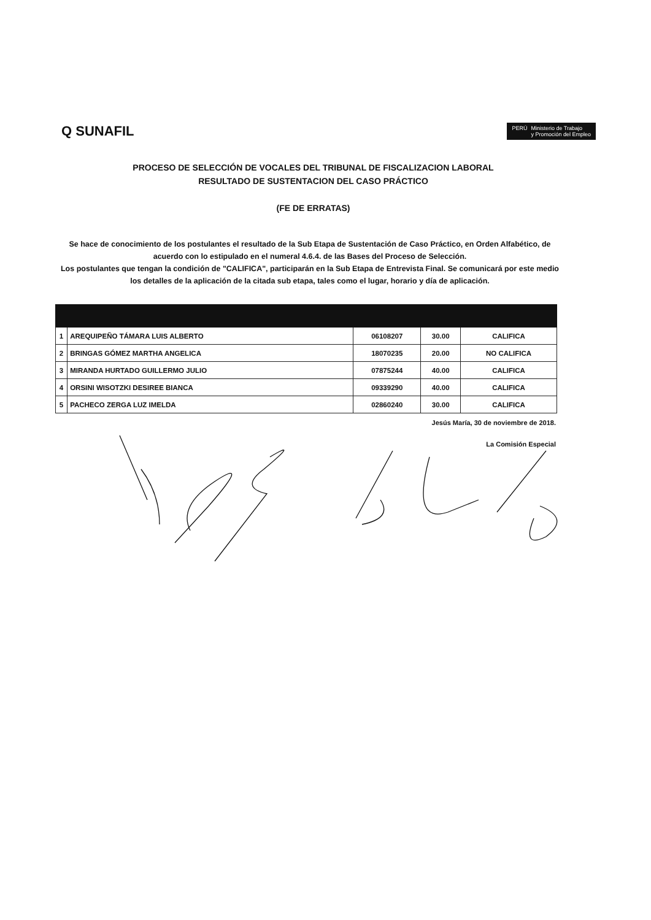Q SUNAFIL
PERÚ Ministerio de Trabajo
y Promoción del Empleo
PROCESO DE SELECCIÓN DE VOCALES DEL TRIBUNAL DE FISCALIZACION LABORAL
RESULTADO DE SUSTENTACION DEL CASO PRÁCTICO
(FE DE ERRATAS)
Se hace de conocimiento de los postulantes el resultado de la Sub Etapa de Sustentación de Caso Práctico, en Orden Alfabético, de acuerdo con lo estipulado en el numeral 4.6.4. de las Bases del Proceso de Selección.
Los postulantes que tengan la condición de "CALIFICA", participarán en la Sub Etapa de Entrevista Final. Se comunicará por este medio los detalles de la aplicación de la citada sub etapa, tales como el lugar, horario y día de aplicación.
| 1 | AREQUIPEÑO TÁMARA LUIS ALBERTO | 06108207 | 30.00 | CALIFICA |
| 2 | BRINGAS GÓMEZ MARTHA ANGELICA | 18070235 | 20.00 | NO CALIFICA |
| 3 | MIRANDA HURTADO GUILLERMO JULIO | 07875244 | 40.00 | CALIFICA |
| 4 | ORSINI WISOTZKI DESIREE BIANCA | 09339290 | 40.00 | CALIFICA |
| 5 | PACHECO ZERGA LUZ IMELDA | 02860240 | 30.00 | CALIFICA |
Jesús María, 30 de noviembre de 2018.
La Comisión Especial